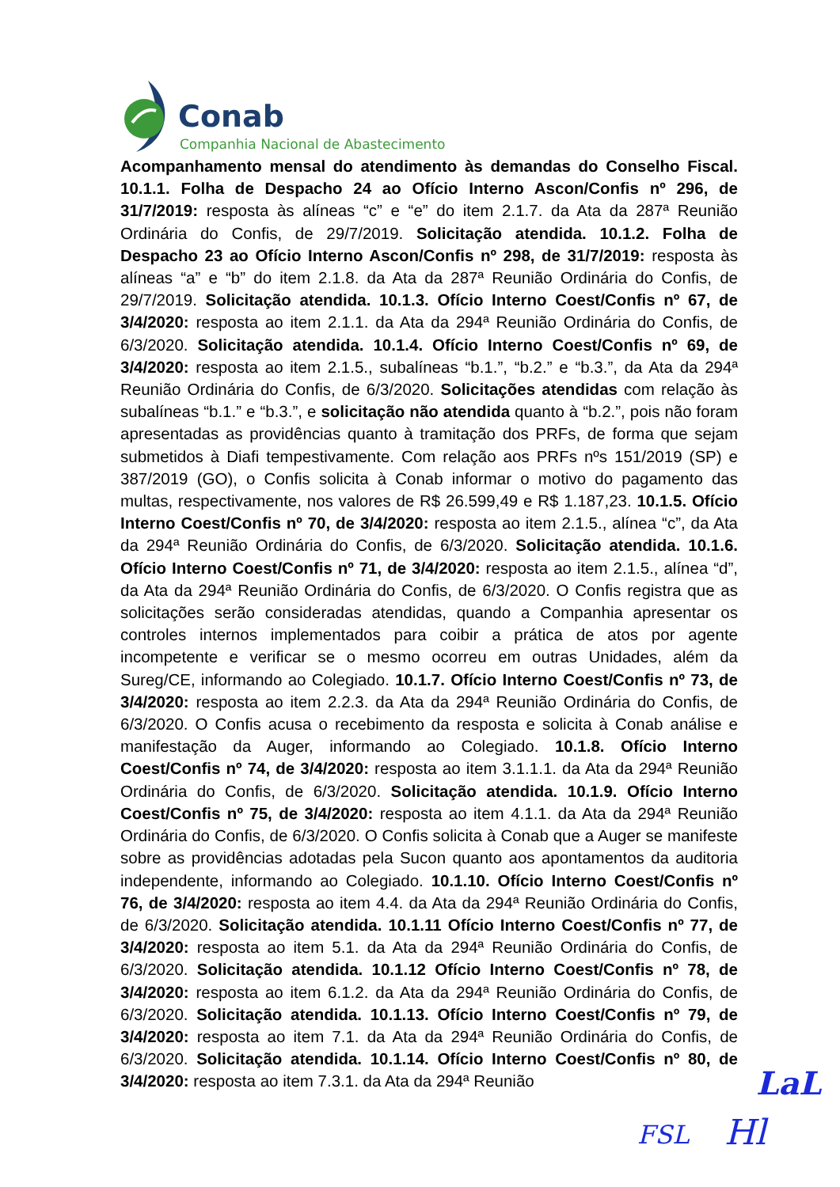Conab
Companhia Nacional de Abastecimento
Acompanhamento mensal do atendimento às demandas do Conselho Fiscal. 10.1.1. Folha de Despacho 24 ao Ofício Interno Ascon/Confis nº 296, de 31/7/2019: resposta às alíneas “c” e “e” do item 2.1.7. da Ata da 287ª Reunião Ordinária do Confis, de 29/7/2019. Solicitação atendida. 10.1.2. Folha de Despacho 23 ao Ofício Interno Ascon/Confis nº 298, de 31/7/2019: resposta às alíneas “a” e “b” do item 2.1.8. da Ata da 287ª Reunião Ordinária do Confis, de 29/7/2019. Solicitação atendida. 10.1.3. Ofício Interno Coest/Confis nº 67, de 3/4/2020: resposta ao item 2.1.1. da Ata da 294ª Reunião Ordinária do Confis, de 6/3/2020. Solicitação atendida. 10.1.4. Ofício Interno Coest/Confis nº 69, de 3/4/2020: resposta ao item 2.1.5., subalíneas “b.1.”, “b.2.” e “b.3.”, da Ata da 294ª Reunião Ordinária do Confis, de 6/3/2020. Solicitações atendidas com relação às subalíneas “b.1.” e “b.3.”, e solicitação não atendida quanto à “b.2.”, pois não foram apresentadas as providências quanto à tramitação dos PRFs, de forma que sejam submetidos à Diafi tempestivamente. Com relação aos PRFs nºs 151/2019 (SP) e 387/2019 (GO), o Confis solicita à Conab informar o motivo do pagamento das multas, respectivamente, nos valores de R$ 26.599,49 e R$ 1.187,23. 10.1.5. Ofício Interno Coest/Confis nº 70, de 3/4/2020: resposta ao item 2.1.5., alínea “c”, da Ata da 294ª Reunião Ordinária do Confis, de 6/3/2020. Solicitação atendida. 10.1.6. Ofício Interno Coest/Confis nº 71, de 3/4/2020: resposta ao item 2.1.5., alínea “d”, da Ata da 294ª Reunião Ordinária do Confis, de 6/3/2020. O Confis registra que as solicitações serão consideradas atendidas, quando a Companhia apresentar os controles internos implementados para coibir a prática de atos por agente incompetente e verificar se o mesmo ocorreu em outras Unidades, além da Sureg/CE, informando ao Colegiado. 10.1.7. Ofício Interno Coest/Confis nº 73, de 3/4/2020: resposta ao item 2.2.3. da Ata da 294ª Reunião Ordinária do Confis, de 6/3/2020. O Confis acusa o recebimento da resposta e solicita à Conab análise e manifestação da Auger, informando ao Colegiado. 10.1.8. Ofício Interno Coest/Confis nº 74, de 3/4/2020: resposta ao item 3.1.1.1. da Ata da 294ª Reunião Ordinária do Confis, de 6/3/2020. Solicitação atendida. 10.1.9. Ofício Interno Coest/Confis nº 75, de 3/4/2020: resposta ao item 4.1.1. da Ata da 294ª Reunião Ordinária do Confis, de 6/3/2020. O Confis solicita à Conab que a Auger se manifeste sobre as providências adotadas pela Sucon quanto aos apontamentos da auditoria independente, informando ao Colegiado. 10.1.10. Ofício Interno Coest/Confis nº 76, de 3/4/2020: resposta ao item 4.4. da Ata da 294ª Reunião Ordinária do Confis, de 6/3/2020. Solicitação atendida. 10.1.11 Ofício Interno Coest/Confis nº 77, de 3/4/2020: resposta ao item 5.1. da Ata da 294ª Reunião Ordinária do Confis, de 6/3/2020. Solicitação atendida. 10.1.12 Ofício Interno Coest/Confis nº 78, de 3/4/2020: resposta ao item 6.1.2. da Ata da 294ª Reunião Ordinária do Confis, de 6/3/2020. Solicitação atendida. 10.1.13. Ofício Interno Coest/Confis nº 79, de 3/4/2020: resposta ao item 7.1. da Ata da 294ª Reunião Ordinária do Confis, de 6/3/2020. Solicitação atendida. 10.1.14. Ofício Interno Coest/Confis nº 80, de 3/4/2020: resposta ao item 7.3.1. da Ata da 294ª Reunião
LaL
FSL Hl